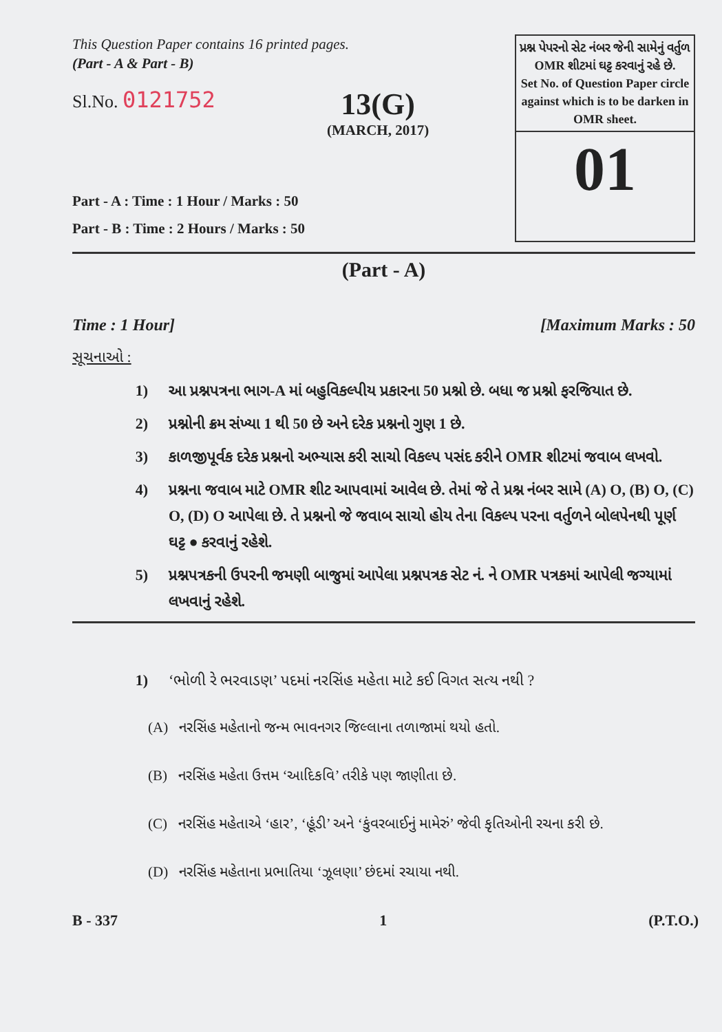This Question Paper contains 16 printed pages.
(Part - A & Part - B)
Sl.No. 0121752
13(G)
(MARCH, 2017)
Part - A : Time : 1 Hour / Marks : 50
Part - B : Time : 2 Hours / Marks : 50
પ્રશ્ન પેપરનો સેટ નંબર જેની સામેનું વર્તુળ OMR શીટમાં ઘટ્ટ કરવાનું રહે છે.
Set No. of Question Paper circle against which is to be darken in OMR sheet.
01
(Part - A)
Time : 1 Hour] [Maximum Marks : 50
સૂચનાઓ :
1) આ પ્રશ્નપત્રના ભાગ-A માં બહુવિકલ્પીય પ્રકારના 50 પ્રશ્નો છે. બધા જ પ્રશ્નો ફરજિયાત છે.
2) પ્રશ્નોની ક્રમ સંખ્યા 1 થી 50 છે અને દરેક પ્રશ્નનો ગુણ 1 છે.
3) કાળજીપૂર્વક દરેક પ્રશ્નનો અભ્યાસ કરી સાચો વિકલ્પ પસંદ કરીને OMR શીટમાં જવાબ લખવો.
4) પ્રશ્નના જવાબ માટે OMR શીટ આપવામાં આવેલ છે. તેમાં જે તે પ્રશ્ન નંબર સામે (A) O, (B) O, (C) O, (D) O આપેલા છે. તે પ્રશ્નનો જે જવાબ સાચો હોય તેના વિકલ્પ પરના વર્તુળને બોલપેનથી પૂર્ણ ઘટ્ટ ● કરવાનું રહેશે.
5) પ્રશ્નપત્રકની ઉપરની જમણી બાજુમાં આપેલા પ્રશ્નપત્રક સેટ નં. ને OMR પત્રકમાં આપેલી જગ્યામાં લખવાનું રહેશે.
1) ‘ભોળી રે ભરવાડણ’ પદમાં નરસિંહ મહેતા માટે કઈ વિગત સત્ય નથી ?
(A) નરસિંહ મહેતાનો જન્મ ભાવનગર જિલ્લાના તળાજામાં થયો હતો.
(B) નરસિંહ મહેતા ઉત્તમ ‘આદિકવિ’ તરીકે પણ જાણીતા છે.
(C) નરસિંહ મહેતાએ ‘હાર’, ‘હૂંડી’ અને ‘કુંવરબાઈનું મામેરું’ જેવી કૃતિઓની રચના કરી છે.
(D) નરસિંહ મહેતાના પ્રભાતિયા ‘ઝૂલણા’ છંદમાં રચાયા નથી.
B - 337 1 (P.T.O.)